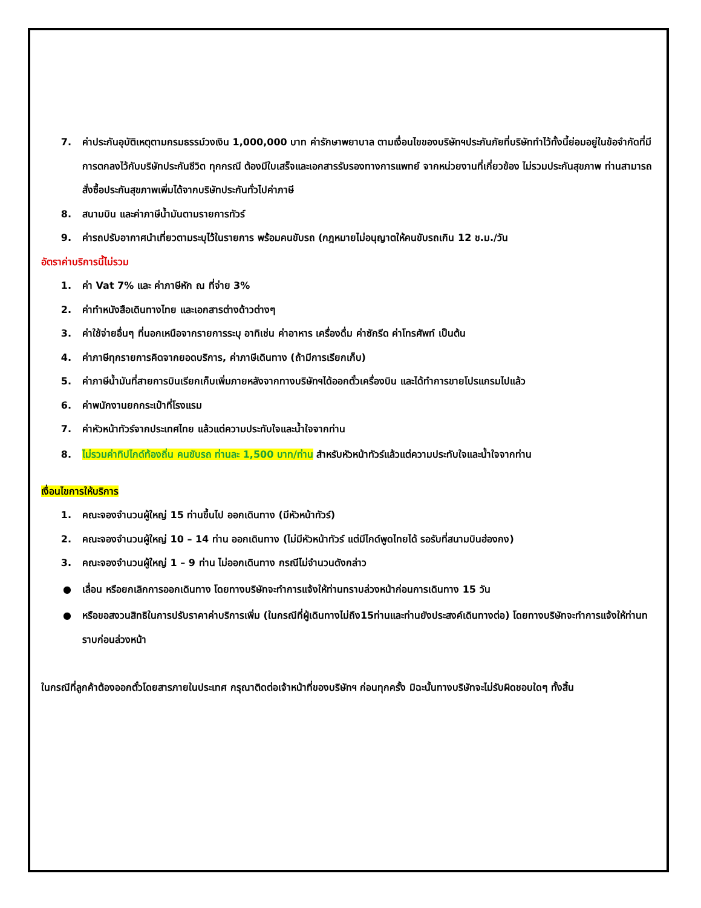7. ค่าประกันอุบัติเหตุตามกรมธรรม์วงเงิน 1,000,000 บาท ค่ารักษาพยาบาล ตามเงื่อนไขของบริษัทฯประกันภัยที่บริษัททำไว้ทั้งนี้ย่อมอยู่ในข้อจำกัดที่มีการตกลงไว้กับบริษัทประกันชีวิต ทุกกรณี ต้องมีใบเสร็จและเอกสารรับรองทางการแพทย์ จากหน่วยงานที่เกี่ยวข้อง ไม่รวมประกันสุขภาพ ท่านสามารถสั่งซื้อประกันสุขภาพเพิ่มได้จากบริษัทประกันทั่วไปค่าภาษี
8. สนามบิน และค่าภาษีน้ำมันตามรายการทัวร์
9. ค่ารถปรับอากาศนำเที่ยวตามระบุไว้ในรายการ พร้อมคนขับรถ (กฎหมายไม่อนุญาตให้คนขับรถเกิน 12 ช.ม./วัน
อัตราค่าบริการนี้ไม่รวม
1. ค่า Vat 7% และ ค่าภาษีหัก ณ ที่จ่าย 3%
2. ค่าทำหนังสือเดินทางไทย และเอกสารต่างด้าวต่างๆ
3. ค่าใช้จ่ายอื่นๆ ที่นอกเหนือจากรายการระบุ อาทิเช่น ค่าอาหาร เครื่องดื่ม ค่าซักรีด ค่าโทรศัพท์ เป็นต้น
4. ค่าภาษีทุกรายการคิดจากยอดบริการ, ค่าภาษีเดินทาง (ถ้ามีการเรียกเก็บ)
5. ค่าภาษีน้ำมันที่สายการบินเรียกเก็บเพิ่มภายหลังจากทางบริษัทฯได้ออกตั๋วเครื่องบิน และได้ทำการขายโปรแกรมไปแล้ว
6. ค่าพนักงานยกกระเป๋าที่โรงแรม
7. ค่าหัวหน้าทัวร์จากประเทศไทย แล้วแต่ความประทับใจและน้ำใจจากท่าน
8. ไม่รวมค่าทิปไกด์ท้องถิ่น คนขับรถ ท่านละ 1,500 บาท/ท่าน สำหรับหัวหน้าทัวร์แล้วแต่ความประทับใจและน้ำใจจากท่าน
เงื่อนไขการให้บริการ
1. คณะจองจำนวนผู้ใหญ่ 15 ท่านขึ้นไป ออกเดินทาง (มีหัวหน้าทัวร์)
2. คณะจองจำนวนผู้ใหญ่ 10 – 14 ท่าน ออกเดินทาง (ไม่มีหัวหน้าทัวร์ แต่มีไกด์พูดไทยได้ รอรับที่สนามบินฮ่องกง)
3. คณะจองจำนวนผู้ใหญ่ 1 – 9 ท่าน ไม่ออกเดินทาง กรณีไม่จำนวนดังกล่าว
● เลื่อน หรือยกเลิกการออกเดินทาง โดยทางบริษัทจะทำการแจ้งให้ท่านทราบล่วงหน้าก่อนการเดินทาง 15 วัน
● หรือขอสงวนสิทธิในการปรับราคาค่าบริการเพิ่ม (ในกรณีที่ผู้เดินทางไม่ถึง15ท่านและท่านยังประสงค์เดินทางต่อ) โดยทางบริษัทจะทำการแจ้งให้ท่านทราบก่อนล่วงหน้า
ในกรณีที่ลูกค้าต้องออกตั๋วโดยสารภายในประเทศ กรุณาติดต่อเจ้าหน้าที่ของบริษัทฯ ก่อนทุกครั้ง มิฉะนั้นทางบริษัทจะไม่รับผิดชอบใดๆ ทั้งสิ้น